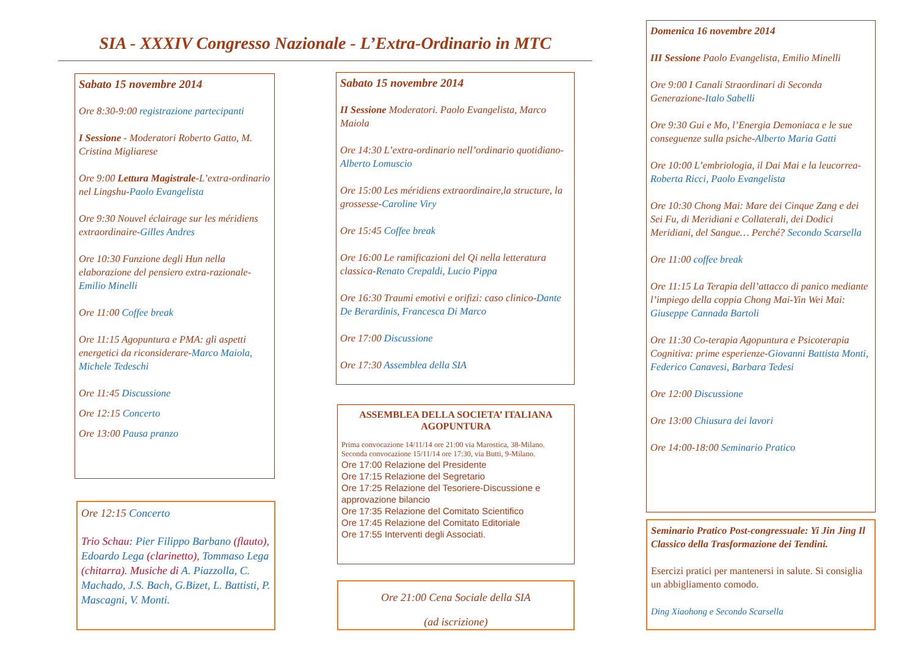SIA - XXXIV Congresso Nazionale - L’Extra-Ordinario in MTC
Sabato 15 novembre 2014
Ore 8:30-9:00 registrazione partecipanti
I Sessione - Moderatori Roberto Gatto, M. Cristina Migliarese
Ore 9:00 Lettura Magistrale-L’extra-ordinario nel Lingshu-Paolo Evangelista
Ore 9:30 Nouvel éclairage sur les méridiens extraordinaire-Gilles Andres
Ore 10:30 Funzione degli Hun nella elaborazione del pensiero extra-razionale-Emilio Minelli
Ore 11:00 Coffee break
Ore 11:15 Agopuntura e PMA: gli aspetti energetici da riconsiderare-Marco Maiola, Michele Tedeschi
Ore 11:45 Discussione
Ore 12:15 Concerto
Ore 13:00 Pausa pranzo
Ore 12:15 Concerto
Trio Schau: Pier Filippo Barbano (flauto), Edoardo Lega (clarinetto), Tommaso Lega (chitarra). Musiche di A. Piazzolla, C. Machado, J.S. Bach, G.Bizet, L. Battisti, P. Mascagni, V. Monti.
Sabato 15 novembre 2014
II Sessione Moderatori. Paolo Evangelista, Marco Maiola
Ore 14:30 L’extra-ordinario nell’ordinario quotidiano-Alberto Lomuscio
Ore 15:00 Les méridiens extraordinaire,la structure, la grossesse-Caroline Viry
Ore 15:45 Coffee break
Ore 16:00 Le ramificazioni del Qi nella letteratura classica-Renato Crepaldi, Lucio Pippa
Ore 16:30 Traumi emotivi e orifizi: caso clinico-Dante De Berardinis, Francesca Di Marco
Ore 17:00 Discussione
Ore 17:30 Assemblea della SIA
ASSEMBLEA DELLA SOCIETA’ ITALIANA AGOPUNTURA
Prima convocazione 14/11/14 ore 21:00 via Marostica, 38-Milano. Seconda convocazione 15/11/14 ore 17:30, via Butti, 9-Milano.
Ore 17:00 Relazione del Presidente
Ore 17:15 Relazione del Segretario
Ore 17:25 Relazione del Tesoriere-Discussione e approvazione bilancio
Ore 17:35 Relazione del Comitato Scientifico
Ore 17:45 Relazione del Comitato Editoriale
Ore 17:55 Interventi degli Associati.
Ore 21:00 Cena Sociale della SIA
(ad iscrizione)
Domenica 16 novembre 2014
III Sessione Paolo Evangelista, Emilio Minelli
Ore 9:00 I Canali Straordinari di Seconda Generazione-Italo Sabelli
Ore 9:30 Gui e Mo, l’Energia Demoniaca e le sue conseguenze sulla psiche-Alberto Maria Gatti
Ore 10:00 L’embriologia, il Dai Mai e la leucorrea-Roberta Ricci, Paolo Evangelista
Ore 10:30 Chong Mai: Mare dei Cinque Zang e dei Sei Fu, di Meridiani e Collaterali, dei Dodici Meridiani, del Sangue… Perché? Secondo Scarsella
Ore 11:00 coffee break
Ore 11:15 La Terapia dell’attacco di panico mediante l’impiego della coppia Chong Mai-Yin Wei Mai: Giuseppe Cannada Bartoli
Ore 11:30 Co-terapia Agopuntura e Psicoterapia Cognitiva: prime esperienze-Giovanni Battista Monti, Federico Canavesi, Barbara Tedesi
Ore 12:00 Discussione
Ore 13:00 Chiusura dei lavori
Ore 14:00-18:00 Seminario Pratico
Seminario Pratico Post-congressuale: Yi Jin Jing Il Classico della Trasformazione dei Tendini.
Esercizi pratici per mantenersi in salute. Si consiglia un abbigliamento comodo.
Ding Xiaohong e Secondo Scarsella